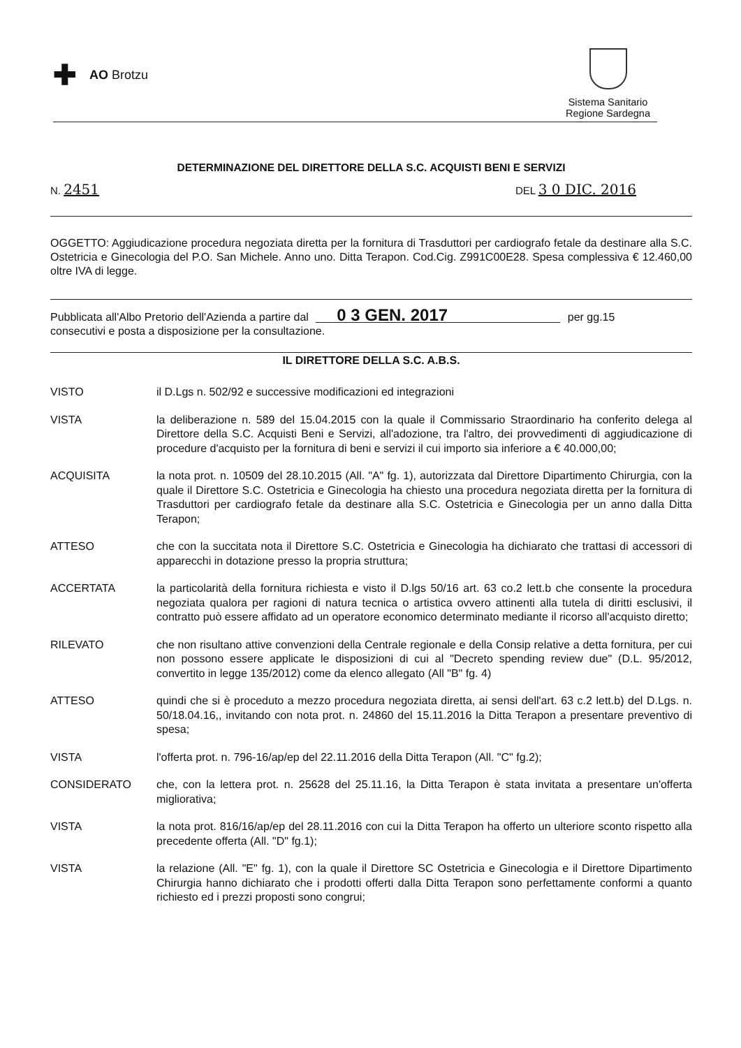✚ AO Brotzu
Sistema Sanitario
Regione Sardegna
DETERMINAZIONE DEL DIRETTORE DELLA S.C. ACQUISTI BENI E SERVIZI
N. 2451 DEL 3 0 DIC. 2016
OGGETTO: Aggiudicazione procedura negoziata diretta per la fornitura di Trasduttori per cardiografo fetale da destinare alla S.C. Ostetricia e Ginecologia del P.O. San Michele. Anno uno. Ditta Terapon. Cod.Cig. Z991C00E28. Spesa complessiva € 12.460,00 oltre IVA di legge.
Pubblicata all'Albo Pretorio dell'Azienda a partire dal 0 3 GEN. 2017 per gg.15
consecutivi e posta a disposizione per la consultazione.
IL DIRETTORE DELLA S.C. A.B.S.
VISTO il D.Lgs n. 502/92 e successive modificazioni ed integrazioni
VISTA la deliberazione n. 589 del 15.04.2015 con la quale il Commissario Straordinario ha conferito delega al Direttore della S.C. Acquisti Beni e Servizi, all'adozione, tra l'altro, dei provvedimenti di aggiudicazione di procedure d'acquisto per la fornitura di beni e servizi il cui importo sia inferiore a € 40.000,00;
ACQUISITA la nota prot. n. 10509 del 28.10.2015 (All. "A" fg. 1), autorizzata dal Direttore Dipartimento Chirurgia, con la quale il Direttore S.C. Ostetricia e Ginecologia ha chiesto una procedura negoziata diretta per la fornitura di Trasduttori per cardiografo fetale da destinare alla S.C. Ostetricia e Ginecologia per un anno dalla Ditta Terapon;
ATTESO che con la succitata nota il Direttore S.C. Ostetricia e Ginecologia ha dichiarato che trattasi di accessori di apparecchi in dotazione presso la propria struttura;
ACCERTATA la particolarità della fornitura richiesta e visto il D.lgs 50/16 art. 63 co.2 lett.b che consente la procedura negoziata qualora per ragioni di natura tecnica o artistica ovvero attinenti alla tutela di diritti esclusivi, il contratto può essere affidato ad un operatore economico determinato mediante il ricorso all'acquisto diretto;
RILEVATO che non risultano attive convenzioni della Centrale regionale e della Consip relative a detta fornitura, per cui non possono essere applicate le disposizioni di cui al "Decreto spending review due" (D.L. 95/2012, convertito in legge 135/2012) come da elenco allegato (All "B" fg. 4)
ATTESO quindi che si è proceduto a mezzo procedura negoziata diretta, ai sensi dell'art. 63 c.2 lett.b) del D.Lgs. n. 50/18.04.16,, invitando con nota prot. n. 24860 del 15.11.2016 la Ditta Terapon a presentare preventivo di spesa;
VISTA l'offerta prot. n. 796-16/ap/ep del 22.11.2016 della Ditta Terapon (All. "C" fg.2);
CONSIDERATO che, con la lettera prot. n. 25628 del 25.11.16, la Ditta Terapon è stata invitata a presentare un'offerta migliorativa;
VISTA la nota prot. 816/16/ap/ep del 28.11.2016 con cui la Ditta Terapon ha offerto un ulteriore sconto rispetto alla precedente offerta (All. "D" fg.1);
VISTA la relazione (All. "E" fg. 1), con la quale il Direttore SC Ostetricia e Ginecologia e il Direttore Dipartimento Chirurgia hanno dichiarato che i prodotti offerti dalla Ditta Terapon sono perfettamente conformi a quanto richiesto ed i prezzi proposti sono congrui;